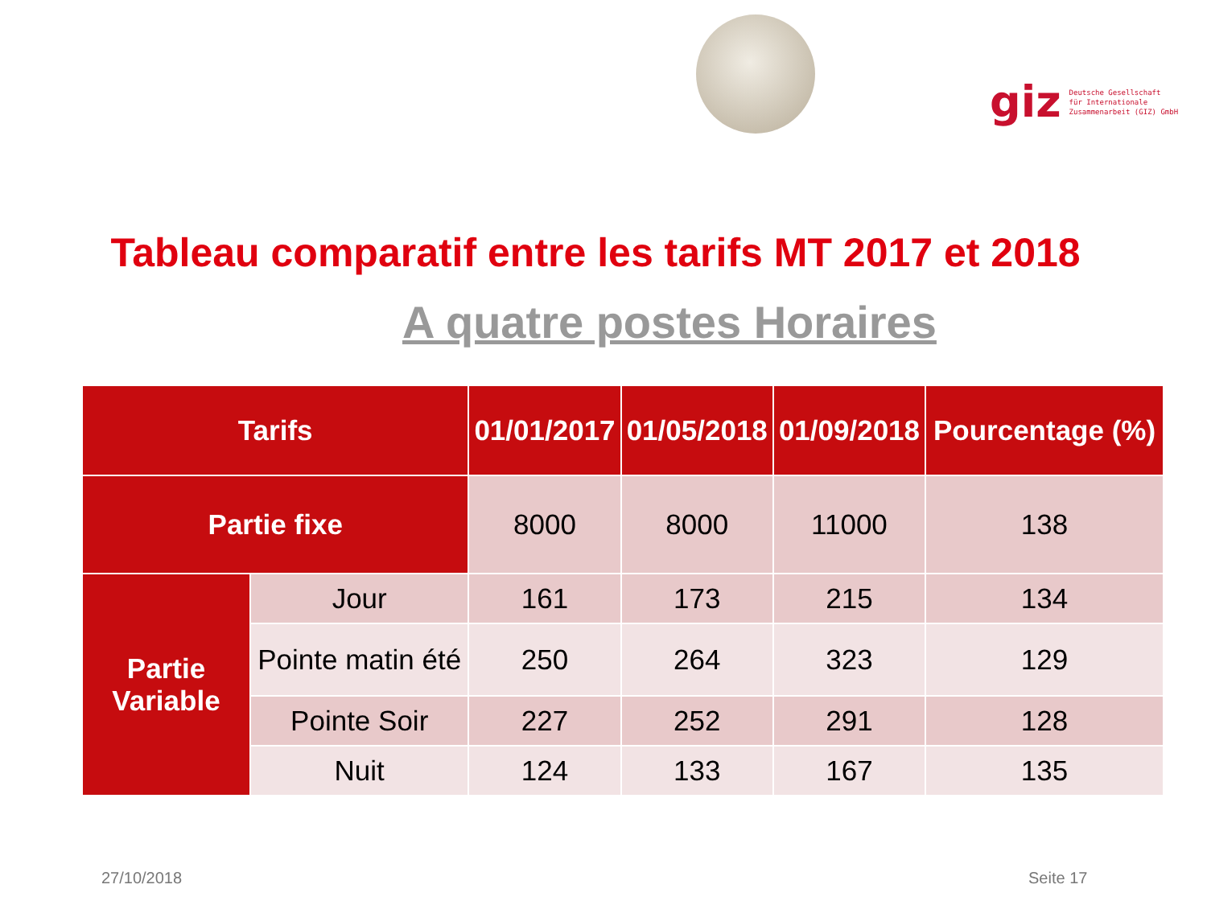giz Deutsche Gesellschaft
für Internationale
Zusammenarbeit (GIZ) GmbH
Tableau comparatif entre les tarifs MT 2017 et 2018
A quatre postes Horaires
| Tarifs | | 01/01/2017 | 01/05/2018 | 01/09/2018 | Pourcentage (%) |
| --- | --- | --- | --- | --- | --- |
| Partie fixe | | 8000 | 8000 | 11000 | 138 |
| Partie Variable | Jour | 161 | 173 | 215 | 134 |
| | Pointe matin été | 250 | 264 | 323 | 129 |
| | Pointe Soir | 227 | 252 | 291 | 128 |
| | Nuit | 124 | 133 | 167 | 135 |
27/10/2018 Seite 17